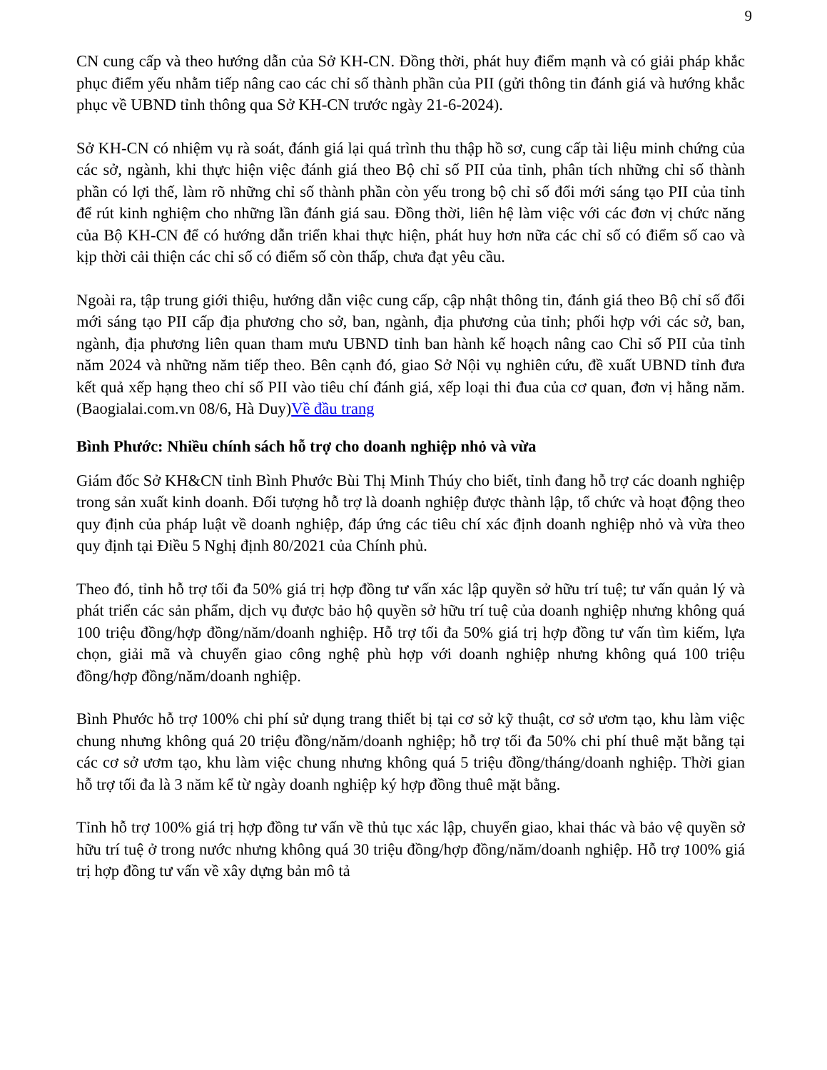9
CN cung cấp và theo hướng dẫn của Sở KH-CN. Đồng thời, phát huy điểm mạnh và có giải pháp khắc phục điểm yếu nhằm tiếp nâng cao các chỉ số thành phần của PII (gửi thông tin đánh giá và hướng khắc phục về UBND tỉnh thông qua Sở KH-CN trước ngày 21-6-2024).
Sở KH-CN có nhiệm vụ rà soát, đánh giá lại quá trình thu thập hồ sơ, cung cấp tài liệu minh chứng của các sở, ngành, khi thực hiện việc đánh giá theo Bộ chỉ số PII của tỉnh, phân tích những chỉ số thành phần có lợi thế, làm rõ những chỉ số thành phần còn yếu trong bộ chỉ số đổi mới sáng tạo PII của tỉnh để rút kinh nghiệm cho những lần đánh giá sau. Đồng thời, liên hệ làm việc với các đơn vị chức năng của Bộ KH-CN để có hướng dẫn triển khai thực hiện, phát huy hơn nữa các chỉ số có điểm số cao và kịp thời cải thiện các chỉ số có điểm số còn thấp, chưa đạt yêu cầu.
Ngoài ra, tập trung giới thiệu, hướng dẫn việc cung cấp, cập nhật thông tin, đánh giá theo Bộ chỉ số đổi mới sáng tạo PII cấp địa phương cho sở, ban, ngành, địa phương của tỉnh; phối hợp với các sở, ban, ngành, địa phương liên quan tham mưu UBND tỉnh ban hành kế hoạch nâng cao Chỉ số PII của tỉnh năm 2024 và những năm tiếp theo. Bên cạnh đó, giao Sở Nội vụ nghiên cứu, đề xuất UBND tỉnh đưa kết quả xếp hạng theo chỉ số PII vào tiêu chí đánh giá, xếp loại thi đua của cơ quan, đơn vị hằng năm. (Baogialai.com.vn 08/6, Hà Duy)Về đầu trang
Bình Phước: Nhiều chính sách hỗ trợ cho doanh nghiệp nhỏ và vừa
Giám đốc Sở KH&CN tỉnh Bình Phước Bùi Thị Minh Thúy cho biết, tỉnh đang hỗ trợ các doanh nghiệp trong sản xuất kinh doanh. Đối tượng hỗ trợ là doanh nghiệp được thành lập, tổ chức và hoạt động theo quy định của pháp luật về doanh nghiệp, đáp ứng các tiêu chí xác định doanh nghiệp nhỏ và vừa theo quy định tại Điều 5 Nghị định 80/2021 của Chính phủ.
Theo đó, tỉnh hỗ trợ tối đa 50% giá trị hợp đồng tư vấn xác lập quyền sở hữu trí tuệ; tư vấn quản lý và phát triển các sản phẩm, dịch vụ được bảo hộ quyền sở hữu trí tuệ của doanh nghiệp nhưng không quá 100 triệu đồng/hợp đồng/năm/doanh nghiệp. Hỗ trợ tối đa 50% giá trị hợp đồng tư vấn tìm kiếm, lựa chọn, giải mã và chuyển giao công nghệ phù hợp với doanh nghiệp nhưng không quá 100 triệu đồng/hợp đồng/năm/doanh nghiệp.
Bình Phước hỗ trợ 100% chi phí sử dụng trang thiết bị tại cơ sở kỹ thuật, cơ sở ươm tạo, khu làm việc chung nhưng không quá 20 triệu đồng/năm/doanh nghiệp; hỗ trợ tối đa 50% chi phí thuê mặt bằng tại các cơ sở ươm tạo, khu làm việc chung nhưng không quá 5 triệu đồng/tháng/doanh nghiệp. Thời gian hỗ trợ tối đa là 3 năm kể từ ngày doanh nghiệp ký hợp đồng thuê mặt bằng.
Tỉnh hỗ trợ 100% giá trị hợp đồng tư vấn về thủ tục xác lập, chuyển giao, khai thác và bảo vệ quyền sở hữu trí tuệ ở trong nước nhưng không quá 30 triệu đồng/hợp đồng/năm/doanh nghiệp. Hỗ trợ 100% giá trị hợp đồng tư vấn về xây dựng bản mô tả